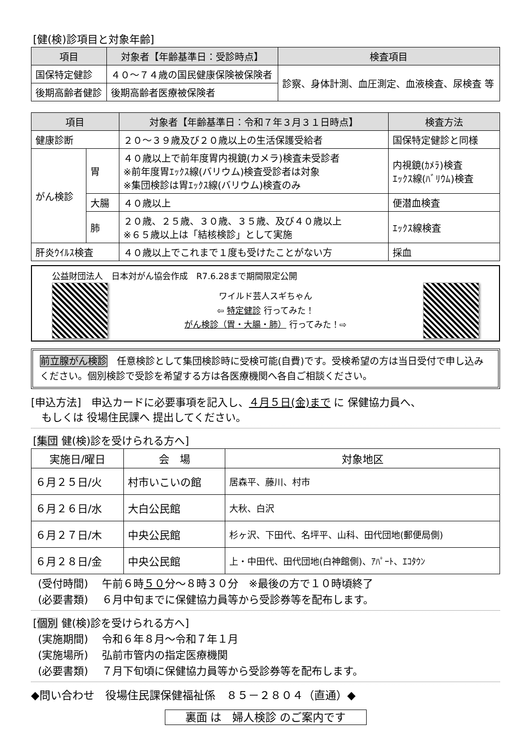[健(検)診項目と対象年齢]
| 項目 | 対象者【年齢基準日：受診時点】 | 検査項目 |
| --- | --- | --- |
| 国保特定健診 | ４０～７４歳の国民健康保険被保険者 | 診察、身体計測、血圧測定、血液検査、尿検査 等 |
| 後期高齢者健診 | 後期高齢者医療被保険者 | |
| 項目 | | 対象者【年齢基準日：令和７年３月３１日時点】 | 検査方法 |
| --- | --- | --- | --- |
| 健康診断 | | ２０～３９歳及び２０歳以上の生活保護受給者 | 国保特定健診と同様 |
| がん検診 | 胃 | ４０歳以上で前年度胃内視鏡(カメラ)検査未受診者 ※前年度胃ｴｯｸｽ線(バリウム)検査受診者は対象 ※集団検診は胃ｴｯｸｽ線(バリウム)検査のみ | 内視鏡(ｶﾒﾗ)検査 ｴｯｸｽ線(ﾊﾞﾘｳﾑ)検査 |
| | 大腸 | ４０歳以上 | 便潜血検査 |
| | 肺 | ２０歳、２５歳、３０歳、３５歳、及び４０歳以上 ※６５歳以上は「結核検診」として実施 | ｴｯｸｽ線検査 |
| 肝炎ｳｲﾙｽ検査 | | ４０歳以上でこれまで１度も受けたことがない方 | 採血 |
公益財団法人　日本対がん協会作成　R7.6.28まで期間限定公開
ワイルド芸人スギちゃん
⇦ 特定健診 行ってみた！
がん検診（胃・大腸・肺） 行ってみた！⇨
前立腺がん検診　任意検診として集団検診時に受検可能(自費)です。受検希望の方は当日受付で申し込みください。個別検診で受診を希望する方は各医療機関へ各自ご相談ください。
[申込方法]　申込カードに必要事項を記入し、４月５日(金)まで に 保健協力員へ、
　もしくは 役場住民課へ 提出してください。
[集団 健(検)診を受けられる方へ]
| 実施日/曜日 | 会 場 | 対象地区 |
| --- | --- | --- |
| ６月２５日/火 | 村市いこいの館 | 居森平、藤川、村市 |
| ６月２６日/水 | 大白公民館 | 大秋、白沢 |
| ６月２７日/木 | 中央公民館 | 杉ヶ沢、下田代、名坪平、山科、田代団地(郵便局側) |
| ６月２８日/金 | 中央公民館 | 上・中田代、田代団地(白神館側)、ｱﾊﾟｰﾄ、ｴｺﾀｳﾝ |
(受付時間)　 午前６時５０分～８時３０分　※最後の方で１０時頃終了
(必要書類)　 ６月中旬までに保健協力員等から受診券等を配布します。
[個別 健(検)診を受けられる方へ]
(実施期間)　 令和６年８月～令和７年１月
(実施場所)　 弘前市管内の指定医療機関
(必要書類)　 ７月下旬頃に保健協力員等から受診券等を配布します。
◆問い合わせ　役場住民課保健福祉係　８５－２８０４（直通）◆
裏面 は　婦人検診 のご案内です